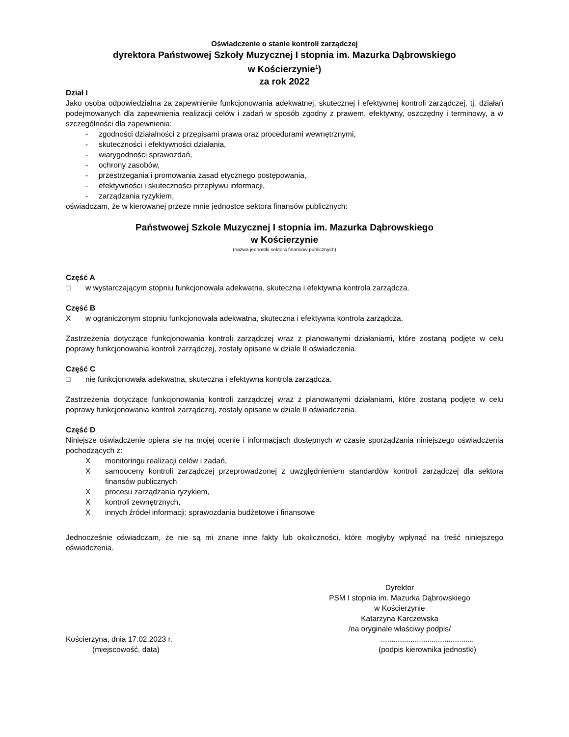Oświadczenie o stanie kontroli zarządczej
dyrektora Państwowej Szkoły Muzycznej I stopnia im. Mazurka Dąbrowskiego
w Kościerzynie<sup>1</sup>)
za rok 2022
Dział I
Jako osoba odpowiedzialna za zapewnienie funkcjonowania adekwatnej, skutecznej i efektywnej kontroli zarządczej, tj. działań podejmowanych dla zapewnienia realizacji celów i zadań w sposób zgodny z prawem, efektywny, oszczędny i terminowy, a w szczególności dla zapewnienia:
- zgodności działalności z przepisami prawa oraz procedurami wewnętrznymi,
- skuteczności i efektywności działania,
- wiarygodności sprawozdań,
- ochrony zasobów,
- przestrzegania i promowania zasad etycznego postępowania,
- efektywności i skuteczności przepływu informacji,
- zarządzania ryzykiem,
oświadczam, że w kierowanej przeze mnie jednostce sektora finansów publicznych:
Państwowej Szkole Muzycznej I stopnia im. Mazurka Dąbrowskiego
w Kościerzynie
(nazwa jednostki sektora finansów publicznych)
Część A
□ w wystarczającym stopniu funkcjonowała adekwatna, skuteczna i efektywna kontrola zarządcza.
Część B
Xw ograniczonym stopniu funkcjonowała adekwatna, skuteczna i efektywna kontrola zarządcza.
Zastrzeżenia dotyczące funkcjonowania kontroli zarządczej wraz z planowanymi działaniami, które zostaną podjęte w celu poprawy funkcjonowania kontroli zarządczej, zostały opisane w dziale II oświadczenia.
Część C
□ nie funkcjonowała adekwatna, skuteczna i efektywna kontrola zarządcza.
Zastrzeżenia dotyczące funkcjonowania kontroli zarządczej wraz z planowanymi działaniami, które zostaną podjęte w celu poprawy funkcjonowania kontroli zarządczej, zostały opisane w dziale II oświadczenia.
Część D
Niniejsze oświadczenie opiera się na mojej ocenie i informacjach dostępnych w czasie sporządzania niniejszego oświadczenia pochodzących z:
Xmonitoringu realizacji celów i zadań,
Xsamooceny kontroli zarządczej przeprowadzonej z uwzględnieniem standardów kontroli zarządczej dla sektora finansów publicznych
Xprocesu zarządzania ryzykiem,
Xkontroli zewnętrznych,
Xinnych źródeł informacji: sprawozdania budżetowe i finansowe
Jednocześnie oświadczam, że nie są mi znane inne fakty lub okoliczności, które mogłyby wpłynąć na treść niniejszego oświadczenia.
Dyrektor
PSM I stopnia im. Mazurka Dąbrowskiego
w Kościerzynie
Katarzyna Karczewska
/na oryginale właściwy podpis/
Kościerzyna, dnia 17.02.2023 r.
(miejscowość, data)
............................................
(podpis kierownika jednostki)